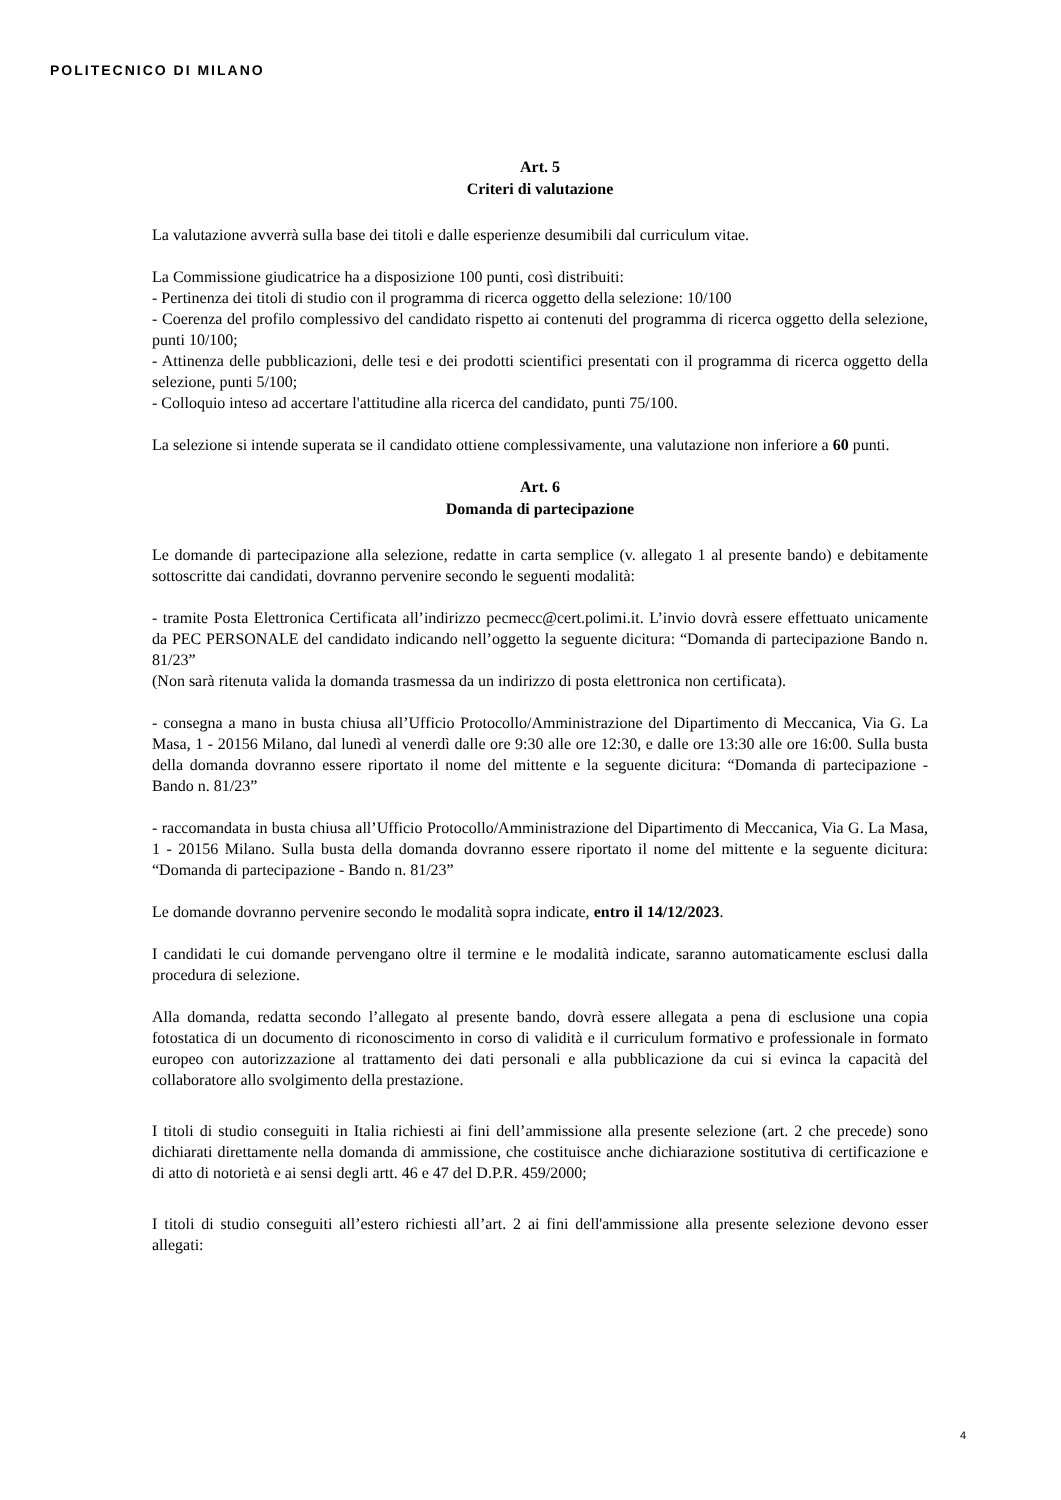POLITECNICO DI MILANO
Art. 5
Criteri di valutazione
La valutazione avverrà sulla base dei titoli e dalle esperienze desumibili dal curriculum vitae.
La Commissione giudicatrice ha a disposizione 100 punti, così distribuiti:
- Pertinenza dei titoli di studio con il programma di ricerca oggetto della selezione: 10/100
- Coerenza del profilo complessivo del candidato rispetto ai contenuti del programma di ricerca oggetto della selezione, punti 10/100;
- Attinenza delle pubblicazioni, delle tesi e dei prodotti scientifici presentati con il programma di ricerca oggetto della selezione, punti 5/100;
- Colloquio inteso ad accertare l'attitudine alla ricerca del candidato, punti 75/100.
La selezione si intende superata se il candidato ottiene complessivamente, una valutazione non inferiore a 60 punti.
Art. 6
Domanda di partecipazione
Le domande di partecipazione alla selezione, redatte in carta semplice (v. allegato 1 al presente bando) e debitamente sottoscritte dai candidati, dovranno pervenire secondo le seguenti modalità:
- tramite Posta Elettronica Certificata all’indirizzo pecmecc@cert.polimi.it. L’invio dovrà essere effettuato unicamente da PEC PERSONALE del candidato indicando nell’oggetto la seguente dicitura: “Domanda di partecipazione Bando n. 81/23”
(Non sarà ritenuta valida la domanda trasmessa da un indirizzo di posta elettronica non certificata).
- consegna a mano in busta chiusa all’Ufficio Protocollo/Amministrazione del Dipartimento di Meccanica, Via G. La Masa, 1 - 20156 Milano, dal lunedì al venerdì dalle ore 9:30 alle ore 12:30, e dalle ore 13:30 alle ore 16:00. Sulla busta della domanda dovranno essere riportato il nome del mittente e la seguente dicitura: “Domanda di partecipazione - Bando n. 81/23”
- raccomandata in busta chiusa all’Ufficio Protocollo/Amministrazione del Dipartimento di Meccanica, Via G. La Masa, 1 - 20156 Milano. Sulla busta della domanda dovranno essere riportato il nome del mittente e la seguente dicitura: “Domanda di partecipazione - Bando n. 81/23”
Le domande dovranno pervenire secondo le modalità sopra indicate, entro il 14/12/2023.
I candidati le cui domande pervengano oltre il termine e le modalità indicate, saranno automaticamente esclusi dalla procedura di selezione.
Alla domanda, redatta secondo l’allegato al presente bando, dovrà essere allegata a pena di esclusione una copia fotostatica di un documento di riconoscimento in corso di validità e il curriculum formativo e professionale in formato europeo con autorizzazione al trattamento dei dati personali e alla pubblicazione da cui si evinca la capacità del collaboratore allo svolgimento della prestazione.
I titoli di studio conseguiti in Italia richiesti ai fini dell’ammissione alla presente selezione (art. 2 che precede) sono dichiarati direttamente nella domanda di ammissione, che costituisce anche dichiarazione sostitutiva di certificazione e di atto di notorietà e ai sensi degli artt. 46 e 47 del D.P.R. 459/2000;
I titoli di studio conseguiti all’estero richiesti all’art. 2 ai fini dell'ammissione alla presente selezione devono esser allegati:
4